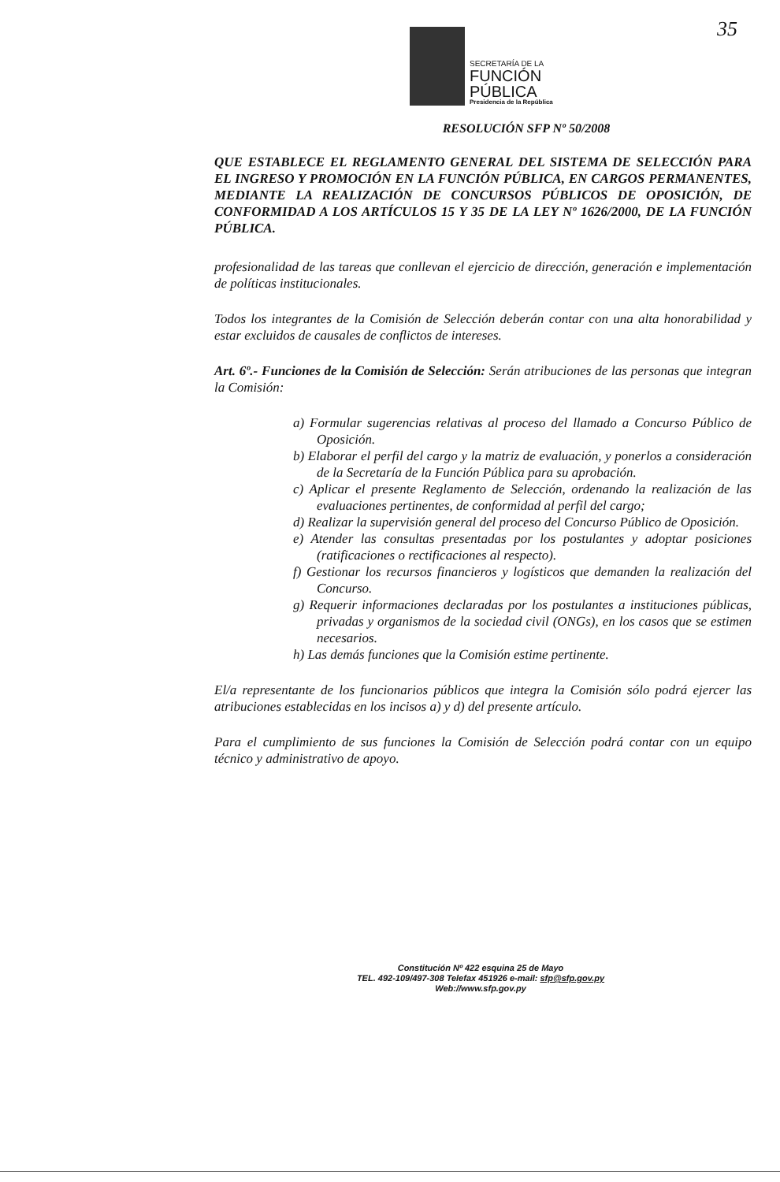SECRETARÍA DE LA
FUNCIÓN
PÚBLICA
Presidencia de la República
35
RESOLUCIÓN SFP Nº 50/2008
QUE ESTABLECE EL REGLAMENTO GENERAL DEL SISTEMA DE SELECCIÓN PARA EL INGRESO Y PROMOCIÓN EN LA FUNCIÓN PÚBLICA, EN CARGOS PERMANENTES, MEDIANTE LA REALIZACIÓN DE CONCURSOS PÚBLICOS DE OPOSICIÓN, DE CONFORMIDAD A LOS ARTÍCULOS 15 Y 35 DE LA LEY Nº 1626/2000, DE LA FUNCIÓN PÚBLICA.
profesionalidad de las tareas que conllevan el ejercicio de dirección, generación e implementación de políticas institucionales.
Todos los integrantes de la Comisión de Selección deberán contar con una alta honorabilidad y estar excluidos de causales de conflictos de intereses.
Art. 6º.- Funciones de la Comisión de Selección: Serán atribuciones de las personas que integran la Comisión:
a) Formular sugerencias relativas al proceso del llamado a Concurso Público de Oposición.
b) Elaborar el perfil del cargo y la matriz de evaluación, y ponerlos a consideración de la Secretaría de la Función Pública para su aprobación.
c) Aplicar el presente Reglamento de Selección, ordenando la realización de las evaluaciones pertinentes, de conformidad al perfil del cargo;
d) Realizar la supervisión general del proceso del Concurso Público de Oposición.
e) Atender las consultas presentadas por los postulantes y adoptar posiciones (ratificaciones o rectificaciones al respecto).
f) Gestionar los recursos financieros y logísticos que demanden la realización del Concurso.
g) Requerir informaciones declaradas por los postulantes a instituciones públicas, privadas y organismos de la sociedad civil (ONGs), en los casos que se estimen necesarios.
h) Las demás funciones que la Comisión estime pertinente.
El/a representante de los funcionarios públicos que integra la Comisión sólo podrá ejercer las atribuciones establecidas en los incisos a) y d) del presente artículo.
Para el cumplimiento de sus funciones la Comisión de Selección podrá contar con un equipo técnico y administrativo de apoyo.
Constitución Nº 422 esquina 25 de Mayo
TEL. 492-109/497-308 Telefax 451926 e-mail: sfp@sfp.gov.py
Web://www.sfp.gov.py